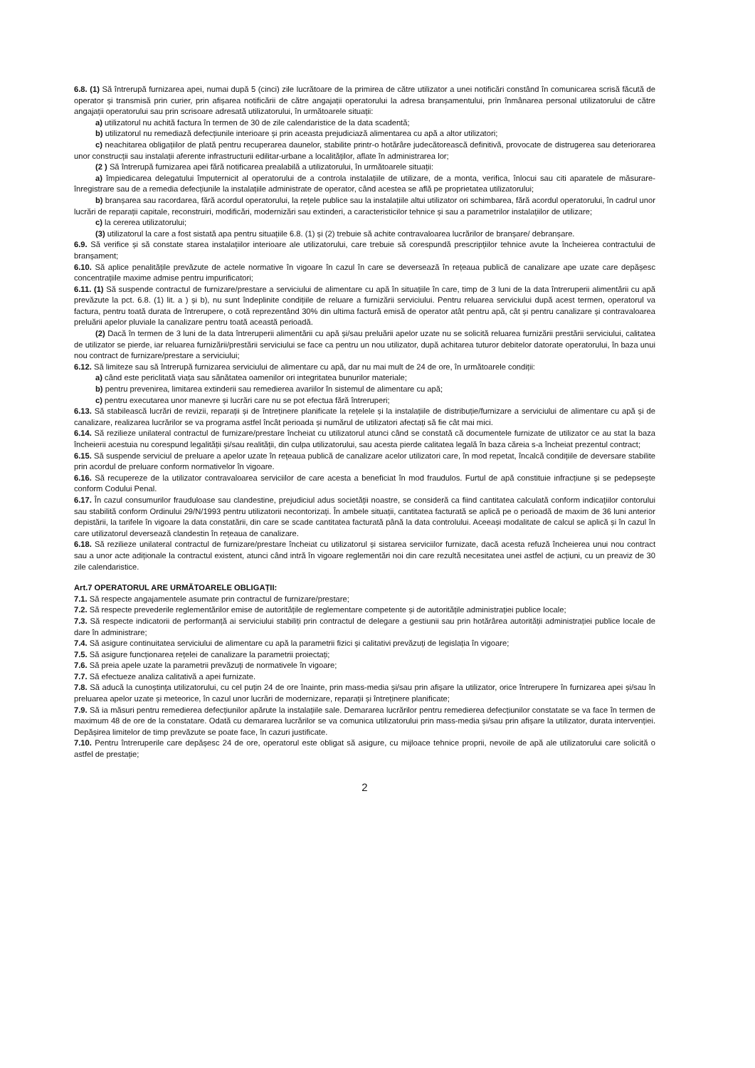6.8. (1) Să întrerupă furnizarea apei, numai după 5 (cinci) zile lucrătoare de la primirea de către utilizator a unei notificări constând în comunicarea scrisă făcută de operator și transmisă prin curier, prin afișarea notificării de către angajații operatorului la adresa branșamentului, prin înmânarea personal utilizatorului de către angajații operatorului sau prin scrisoare adresată utilizatorului, în următoarele situații:
a) utilizatorul nu achită factura în termen de 30 de zile calendaristice de la data scadentă;
b) utilizatorul nu remediază defecțiunile interioare și prin aceasta prejudiciază alimentarea cu apă a altor utilizatori;
c) neachitarea obligațiilor de plată pentru recuperarea daunelor, stabilite printr-o hotărâre judecătorească definitivă, provocate de distrugerea sau deteriorarea unor construcții sau instalații aferente infrastructurii edilitar-urbane a localităților, aflate în administrarea lor;
(2 ) Să întrerupă furnizarea apei fără notificarea prealabilă a utilizatorului, în următoarele situații:
a) împiedicarea delegatului împuternicit al operatorului de a controla instalațiile de utilizare, de a monta, verifica, înlocui sau citi aparatele de măsurare-înregistrare sau de a remedia defecțiunile la instalațiile administrate de operator, când acestea se află pe proprietatea utilizatorului;
b) branșarea sau racordarea, fără acordul operatorului, la rețele publice sau la instalațiile altui utilizator ori schimbarea, fără acordul operatorului, în cadrul unor lucrări de reparații capitale, reconstruiri, modificări, modernizări sau extinderi, a caracteristicilor tehnice și sau a parametrilor instalațiilor de utilizare;
c) la cererea utilizatorului;
(3) utilizatorul la care a fost sistată apa pentru situațiile 6.8. (1) și (2) trebuie să achite contravaloarea lucrărilor de branșare/ debranșare.
6.9. Să verifice și să constate starea instalațiilor interioare ale utilizatorului, care trebuie să corespundă prescripțiilor tehnice avute la încheierea contractului de branșament;
6.10. Să aplice penalitățile prevăzute de actele normative în vigoare în cazul în care se deversează în rețeaua publică de canalizare ape uzate care depășesc concentrațiile maxime admise pentru impurificatori;
6.11. (1) Să suspende contractul de furnizare/prestare a serviciului de alimentare cu apă în situațiile în care, timp de 3 luni de la data întreruperii alimentării cu apă prevăzute la pct. 6.8. (1) lit. a ) și b), nu sunt îndeplinite condițiile de reluare a furnizării serviciului. Pentru reluarea serviciului după acest termen, operatorul va factura, pentru toată durata de întrerupere, o cotă reprezentând 30% din ultima factură emisă de operator atât pentru apă, cât și pentru canalizare și contravaloarea preluării apelor pluviale la canalizare pentru toată această perioadă.
(2) Dacă în termen de 3 luni de la data întreruperii alimentării cu apă și/sau preluării apelor uzate nu se solicită reluarea furnizării prestării serviciului, calitatea de utilizator se pierde, iar reluarea furnizării/prestării serviciului se face ca pentru un nou utilizator, după achitarea tuturor debitelor datorate operatorului, în baza unui nou contract de furnizare/prestare a serviciului;
6.12. Să limiteze sau să întrerupă furnizarea serviciului de alimentare cu apă, dar nu mai mult de 24 de ore, în următoarele condiții:
a) când este periclitată viața sau sănătatea oamenilor ori integritatea bunurilor materiale;
b) pentru prevenirea, limitarea extinderii sau remedierea avariilor în sistemul de alimentare cu apă;
c) pentru executarea unor manevre și lucrări care nu se pot efectua fără întreruperi;
6.13. Să stabilească lucrări de revizii, reparații și de întreținere planificate la rețelele și la instalațiile de distribuție/furnizare a serviciului de alimentare cu apă și de canalizare, realizarea lucrărilor se va programa astfel încât perioada și numărul de utilizatori afectați să fie cât mai mici.
6.14. Să rezilieze unilateral contractul de furnizare/prestare încheiat cu utilizatorul atunci când se constată că documentele furnizate de utilizator ce au stat la baza încheierii acestuia nu corespund legalității și/sau realității, din culpa utilizatorului, sau acesta pierde calitatea legală în baza căreia s-a încheiat prezentul contract;
6.15. Să suspende serviciul de preluare a apelor uzate în rețeaua publică de canalizare acelor utilizatori care, în mod repetat, încalcă condițiile de deversare stabilite prin acordul de preluare conform normativelor în vigoare.
6.16. Să recupereze de la utilizator contravaloarea serviciilor de care acesta a beneficiat în mod fraudulos. Furtul de apă constituie infracțiune și se pedepsește conform Codului Penal.
6.17. În cazul consumurilor frauduloase sau clandestine, prejudiciul adus societății noastre, se consideră ca fiind cantitatea calculată conform indicațiilor contorului sau stabilită conform Ordinului 29/N/1993 pentru utilizatorii necontorizați. În ambele situații, cantitatea facturată se aplică pe o perioadă de maxim de 36 luni anterior depistării, la tarifele în vigoare la data constatării, din care se scade cantitatea facturată până la data controlului. Aceeași modalitate de calcul se aplică și în cazul în care utilizatorul deversează clandestin în rețeaua de canalizare.
6.18. Să rezilieze unilateral contractul de furnizare/prestare încheiat cu utilizatorul și sistarea serviciilor furnizate, dacă acesta refuză încheierea unui nou contract sau a unor acte adiționale la contractul existent, atunci când intră în vigoare reglementări noi din care rezultă necesitatea unei astfel de acțiuni, cu un preaviz de 30 zile calendaristice.
Art.7 OPERATORUL ARE URMĂTOARELE OBLIGAȚII:
7.1. Să respecte angajamentele asumate prin contractul de furnizare/prestare;
7.2. Să respecte prevederile reglementărilor emise de autoritățile de reglementare competente și de autoritățile administrației publice locale;
7.3. Să respecte indicatorii de performanță ai serviciului stabiliți prin contractul de delegare a gestiunii sau prin hotărârea autorității administrației publice locale de dare în administrare;
7.4. Să asigure continuitatea serviciului de alimentare cu apă la parametrii fizici și calitativi prevăzuți de legislația în vigoare;
7.5. Să asigure funcționarea rețelei de canalizare la parametrii proiectați;
7.6. Să preia apele uzate la parametrii prevăzuți de normativele în vigoare;
7.7. Să efectueze analiza calitativă a apei furnizate.
7.8. Să aducă la cunoștința utilizatorului, cu cel puțin 24 de ore înainte, prin mass-media și/sau prin afișare la utilizator, orice întrerupere în furnizarea apei și/sau în preluarea apelor uzate și meteorice, în cazul unor lucrări de modernizare, reparații și întreținere planificate;
7.9. Să ia măsuri pentru remedierea defecțiunilor apărute la instalațiile sale. Demararea lucrărilor pentru remedierea defecțiunilor constatate se va face în termen de maximum 48 de ore de la constatare. Odată cu demararea lucrărilor se va comunica utilizatorului prin mass-media și/sau prin afișare la utilizator, durata intervenției. Depășirea limitelor de timp prevăzute se poate face, în cazuri justificate.
7.10. Pentru întreruperile care depășesc 24 de ore, operatorul este obligat să asigure, cu mijloace tehnice proprii, nevoile de apă ale utilizatorului care solicită o astfel de prestație;
2